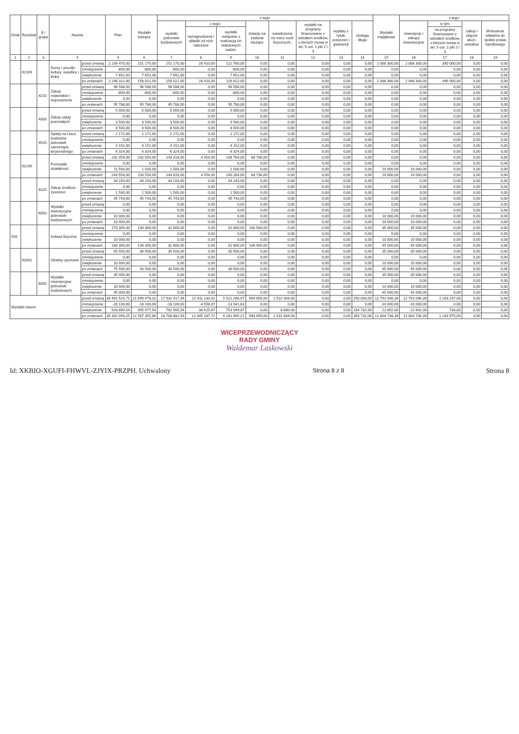| Dział | Rozdział | § / grupa | Nazwa | | Plan | Wydatki bieżące | z tego: | | | | | | | | Wydatki majątkowe | z tego: | | | |
| --- | --- | --- | --- | --- | --- | --- | --- | --- | --- | --- | --- | --- | --- | --- | --- | --- | --- | --- | --- |
| | | | | | | | wydatki jednostek budżetowych | z tego: | | dotacje na zadania bieżące | świadczenia na rzecz osób fizycznych; | wydatki na programy finansowane z udziałem środków, o których mowa w art. 5 ust. 1 pkt 2 i 3 | wypłaty z tytułu poręczeń i gwarancji | obsługa długu | | inwestycje i zakupy inwestycyjne | w tym | zakup i objęcie akcji i udziałów | Wniesienie wkładów do spółek prawa handlowego |
| | | | | | | | | wynagrodzenia i składki od nich naliczane | wydatki związane z realizacją ich statutowych zadań; | | | | | | | | na programy finansowane z udziałem środków, o których mowa w art. 5 ust. 1 pkt 2 i 3 | | |
| 1 | 2 | 3 | 4 | | 5 | 6 | 7 | 8 | 9 | 10 | 11 | 12 | 13 | 14 | 15 | 16 | 17 | 18 | 19 |
| | 92109 | | Domy i ośrodki kultury, świetlice i kluby | przed zmianą | 2 239 470,00 | 151 170,00 | 151 170,00 | 28 410,00 | 122 760,00 | 0,00 | 0,00 | 0,00 | 0,00 | 0,00 | 2 088 300,00 | 2 088 300,00 | 390 000,00 | 0,00 | 0,00 |
| | | | | zmniejszenie | -800,00 | -800,00 | -800,00 | 0,00 | -800,00 | 0,00 | 0,00 | 0,00 | 0,00 | 0,00 | 0,00 | 0,00 | 0,00 | 0,00 | 0,00 |
| | | | | zwiększenie | 7 652,00 | 7 652,00 | 7 652,00 | 0,00 | 7 652,00 | 0,00 | 0,00 | 0,00 | 0,00 | 0,00 | 0,00 | 0,00 | 0,00 | 0,00 | 0,00 |
| | | | | po zmianach | 2 246 322,00 | 158 022,00 | 158 022,00 | 28 410,00 | 129 612,00 | 0,00 | 0,00 | 0,00 | 0,00 | 0,00 | 2 088 300,00 | 2 088 300,00 | 390 000,00 | 0,00 | 0,00 |
| | | 4210 | Zakup materiałów i wyposażenia | przed zmianą | 96 588,00 | 96 588,00 | 96 588,00 | 0,00 | 96 588,00 | 0,00 | 0,00 | 0,00 | 0,00 | 0,00 | 0,00 | 0,00 | 0,00 | 0,00 | 0,00 |
| | | | | zmniejszenie | -800,00 | -800,00 | -800,00 | 0,00 | -800,00 | 0,00 | 0,00 | 0,00 | 0,00 | 0,00 | 0,00 | 0,00 | 0,00 | 0,00 | 0,00 |
| | | | | zwiększenie | 0,00 | 0,00 | 0,00 | 0,00 | 0,00 | 0,00 | 0,00 | 0,00 | 0,00 | 0,00 | 0,00 | 0,00 | 0,00 | 0,00 | 0,00 |
| | | | | po zmianach | 95 788,00 | 95 788,00 | 95 788,00 | 0,00 | 95 788,00 | 0,00 | 0,00 | 0,00 | 0,00 | 0,00 | 0,00 | 0,00 | 0,00 | 0,00 | 0,00 |
| | | 4300 | Zakup usług pozostałych | przed zmianą | 5 000,00 | 5 000,00 | 5 000,00 | 0,00 | 5 000,00 | 0,00 | 0,00 | 0,00 | 0,00 | 0,00 | 0,00 | 0,00 | 0,00 | 0,00 | 0,00 |
| | | | | zmniejszenie | 0,00 | 0,00 | 0,00 | 0,00 | 0,00 | 0,00 | 0,00 | 0,00 | 0,00 | 0,00 | 0,00 | 0,00 | 0,00 | 0,00 | 0,00 |
| | | | | zwiększenie | 3 500,00 | 3 500,00 | 3 500,00 | 0,00 | 3 500,00 | 0,00 | 0,00 | 0,00 | 0,00 | 0,00 | 0,00 | 0,00 | 0,00 | 0,00 | 0,00 |
| | | | | po zmianach | 8 500,00 | 8 500,00 | 8 500,00 | 0,00 | 8 500,00 | 0,00 | 0,00 | 0,00 | 0,00 | 0,00 | 0,00 | 0,00 | 0,00 | 0,00 | 0,00 |
| | | 4520 | Opłaty na rzecz budżetów jednostek samorządu terytorialnego | przed zmianą | 2 172,00 | 2 172,00 | 2 172,00 | 0,00 | 2 172,00 | 0,00 | 0,00 | 0,00 | 0,00 | 0,00 | 0,00 | 0,00 | 0,00 | 0,00 | 0,00 |
| | | | | zmniejszenie | 0,00 | 0,00 | 0,00 | 0,00 | 0,00 | 0,00 | 0,00 | 0,00 | 0,00 | 0,00 | 0,00 | 0,00 | 0,00 | 0,00 | 0,00 |
| | | | | zwiększenie | 4 152,00 | 4 152,00 | 4 152,00 | 0,00 | 4 152,00 | 0,00 | 0,00 | 0,00 | 0,00 | 0,00 | 0,00 | 0,00 | 0,00 | 0,00 | 0,00 |
| | | | | po zmianach | 6 324,00 | 6 324,00 | 6 324,00 | 0,00 | 6 324,00 | 0,00 | 0,00 | 0,00 | 0,00 | 0,00 | 0,00 | 0,00 | 0,00 | 0,00 | 0,00 |
| | 92195 | | Pozostała działalność | przed zmianą | 232 054,00 | 232 054,00 | 143 318,00 | 4 554,00 | 138 764,00 | 88 736,00 | 0,00 | 0,00 | 0,00 | 0,00 | 0,00 | 0,00 | 0,00 | 0,00 | 0,00 |
| | | | | zmniejszenie | 0,00 | 0,00 | 0,00 | 0,00 | 0,00 | 0,00 | 0,00 | 0,00 | 0,00 | 0,00 | 0,00 | 0,00 | 0,00 | 0,00 | 0,00 |
| | | | | zwiększenie | 11 500,00 | 1 500,00 | 1 500,00 | 0,00 | 1 500,00 | 0,00 | 0,00 | 0,00 | 0,00 | 0,00 | 10 000,00 | 10 000,00 | 0,00 | 0,00 | 0,00 |
| | | | | po zmianach | 243 554,00 | 233 554,00 | 144 818,00 | 4 554,00 | 140 264,00 | 88 736,00 | 0,00 | 0,00 | 0,00 | 0,00 | 10 000,00 | 10 000,00 | 0,00 | 0,00 | 0,00 |
| | | 4220 | Zakup środków żywności | przed zmianą | 44 243,00 | 44 243,00 | 44 243,00 | 0,00 | 44 243,00 | 0,00 | 0,00 | 0,00 | 0,00 | 0,00 | 0,00 | 0,00 | 0,00 | 0,00 | 0,00 |
| | | | | zmniejszenie | 0,00 | 0,00 | 0,00 | 0,00 | 0,00 | 0,00 | 0,00 | 0,00 | 0,00 | 0,00 | 0,00 | 0,00 | 0,00 | 0,00 | 0,00 |
| | | | | zwiększenie | 1 500,00 | 1 500,00 | 1 500,00 | 0,00 | 1 500,00 | 0,00 | 0,00 | 0,00 | 0,00 | 0,00 | 0,00 | 0,00 | 0,00 | 0,00 | 0,00 |
| | | | | po zmianach | 45 743,00 | 45 743,00 | 45 743,00 | 0,00 | 45 743,00 | 0,00 | 0,00 | 0,00 | 0,00 | 0,00 | 0,00 | 0,00 | 0,00 | 0,00 | 0,00 |
| | | 6050 | Wydatki inwestycyjne jednostek budżetowych | przed zmianą | 0,00 | 0,00 | 0,00 | 0,00 | 0,00 | 0,00 | 0,00 | 0,00 | 0,00 | 0,00 | 0,00 | 0,00 | 0,00 | 0,00 | 0,00 |
| | | | | zmniejszenie | 0,00 | 0,00 | 0,00 | 0,00 | 0,00 | 0,00 | 0,00 | 0,00 | 0,00 | 0,00 | 0,00 | 0,00 | 0,00 | 0,00 | 0,00 |
| | | | | zwiększenie | 10 000,00 | 0,00 | 0,00 | 0,00 | 0,00 | 0,00 | 0,00 | 0,00 | 0,00 | 0,00 | 10 000,00 | 10 000,00 | 0,00 | 0,00 | 0,00 |
| | | | | po zmianach | 10 000,00 | 0,00 | 0,00 | 0,00 | 0,00 | 0,00 | 0,00 | 0,00 | 0,00 | 0,00 | 10 000,00 | 10 000,00 | 0,00 | 0,00 | 0,00 |
| 926 | | | Kultura fizyczna | przed zmianą | 174 300,00 | 139 300,00 | 32 800,00 | 0,00 | 32 800,00 | 106 500,00 | 0,00 | 0,00 | 0,00 | 0,00 | 35 000,00 | 35 000,00 | 0,00 | 0,00 | 0,00 |
| | | | | zmniejszenie | 0,00 | 0,00 | 0,00 | 0,00 | 0,00 | 0,00 | 0,00 | 0,00 | 0,00 | 0,00 | 0,00 | 0,00 | 0,00 | 0,00 | 0,00 |
| | | | | zwiększenie | 10 000,00 | 0,00 | 0,00 | 0,00 | 0,00 | 0,00 | 0,00 | 0,00 | 0,00 | 0,00 | 10 000,00 | 10 000,00 | 0,00 | 0,00 | 0,00 |
| | | | | po zmianach | 184 300,00 | 139 300,00 | 32 800,00 | 0,00 | 32 800,00 | 106 500,00 | 0,00 | 0,00 | 0,00 | 0,00 | 45 000,00 | 45 000,00 | 0,00 | 0,00 | 0,00 |
| | 92601 | | Obiekty sportowe | przed zmianą | 65 500,00 | 30 500,00 | 30 500,00 | 0,00 | 30 500,00 | 0,00 | 0,00 | 0,00 | 0,00 | 0,00 | 35 000,00 | 35 000,00 | 0,00 | 0,00 | 0,00 |
| | | | | zmniejszenie | 0,00 | 0,00 | 0,00 | 0,00 | 0,00 | 0,00 | 0,00 | 0,00 | 0,00 | 0,00 | 0,00 | 0,00 | 0,00 | 0,00 | 0,00 |
| | | | | zwiększenie | 10 000,00 | 0,00 | 0,00 | 0,00 | 0,00 | 0,00 | 0,00 | 0,00 | 0,00 | 0,00 | 10 000,00 | 10 000,00 | 0,00 | 0,00 | 0,00 |
| | | | | po zmianach | 75 500,00 | 30 500,00 | 30 500,00 | 0,00 | 30 500,00 | 0,00 | 0,00 | 0,00 | 0,00 | 0,00 | 45 000,00 | 45 000,00 | 0,00 | 0,00 | 0,00 |
| | | 6050 | Wydatki inwestycyjne jednostek budżetowych | przed zmianą | 35 000,00 | 0,00 | 0,00 | 0,00 | 0,00 | 0,00 | 0,00 | 0,00 | 0,00 | 0,00 | 35 000,00 | 35 000,00 | 0,00 | 0,00 | 0,00 |
| | | | | zmniejszenie | 0,00 | 0,00 | 0,00 | 0,00 | 0,00 | 0,00 | 0,00 | 0,00 | 0,00 | 0,00 | 0,00 | 0,00 | 0,00 | 0,00 | 0,00 |
| | | | | zwiększenie | 10 000,00 | 0,00 | 0,00 | 0,00 | 0,00 | 0,00 | 0,00 | 0,00 | 0,00 | 0,00 | 10 000,00 | 10 000,00 | 0,00 | 0,00 | 0,00 |
| | | | | po zmianach | 45 000,00 | 0,00 | 0,00 | 0,00 | 0,00 | 0,00 | 0,00 | 0,00 | 0,00 | 0,00 | 45 000,00 | 45 000,00 | 0,00 | 0,00 | 0,00 |
| Wydatki razem: | | | | przed zmianą | 34 491 524,71 | 21 699 478,32 | 17 932 417,39 | 12 411 130,42 | 5 521 286,97 | 994 656,00 | 2 522 404,93 | 0,00 | 0,00 | 250 000,00 | 12 792 046,39 | 12 792 046,39 | 1 243 237,00 | 0,00 | 0,00 |
| | | | | zmniejszenie | -28 100,00 | -18 100,00 | -18 100,00 | -4 558,37 | -13 541,63 | 0,00 | 0,00 | 0,00 | 0,00 | 0,00 | -10 000,00 | -10 000,00 | 0,00 | 0,00 | 0,00 |
| | | | | zwiększenie | 928 669,54 | 905 977,54 | 792 565,54 | 38 615,67 | 753 949,87 | 0,00 | 8 680,00 | 0,00 | 0,00 | 104 732,00 | 22 692,00 | 22 692,00 | 738,00 | 0,00 | 0,00 |
| | | | | po zmianach | 35 392 094,25 | 22 587 355,86 | 18 706 882,93 | 12 445 187,72 | 6 261 695,21 | 994 656,00 | 2 531 084,93 | 0,00 | 0,00 | 354 732,00 | 12 804 738,39 | 12 804 738,39 | 1 243 975,00 | 0,00 | 0,00 |
WICEPRZEWODNICZĄCY
RADY GMINY
Waldemar Laskowski
Id: XKBIO-XGUFI-FHWVL-ZJYIX-PRZPH. Uchwalony Strona 8 z 8 Strona 8